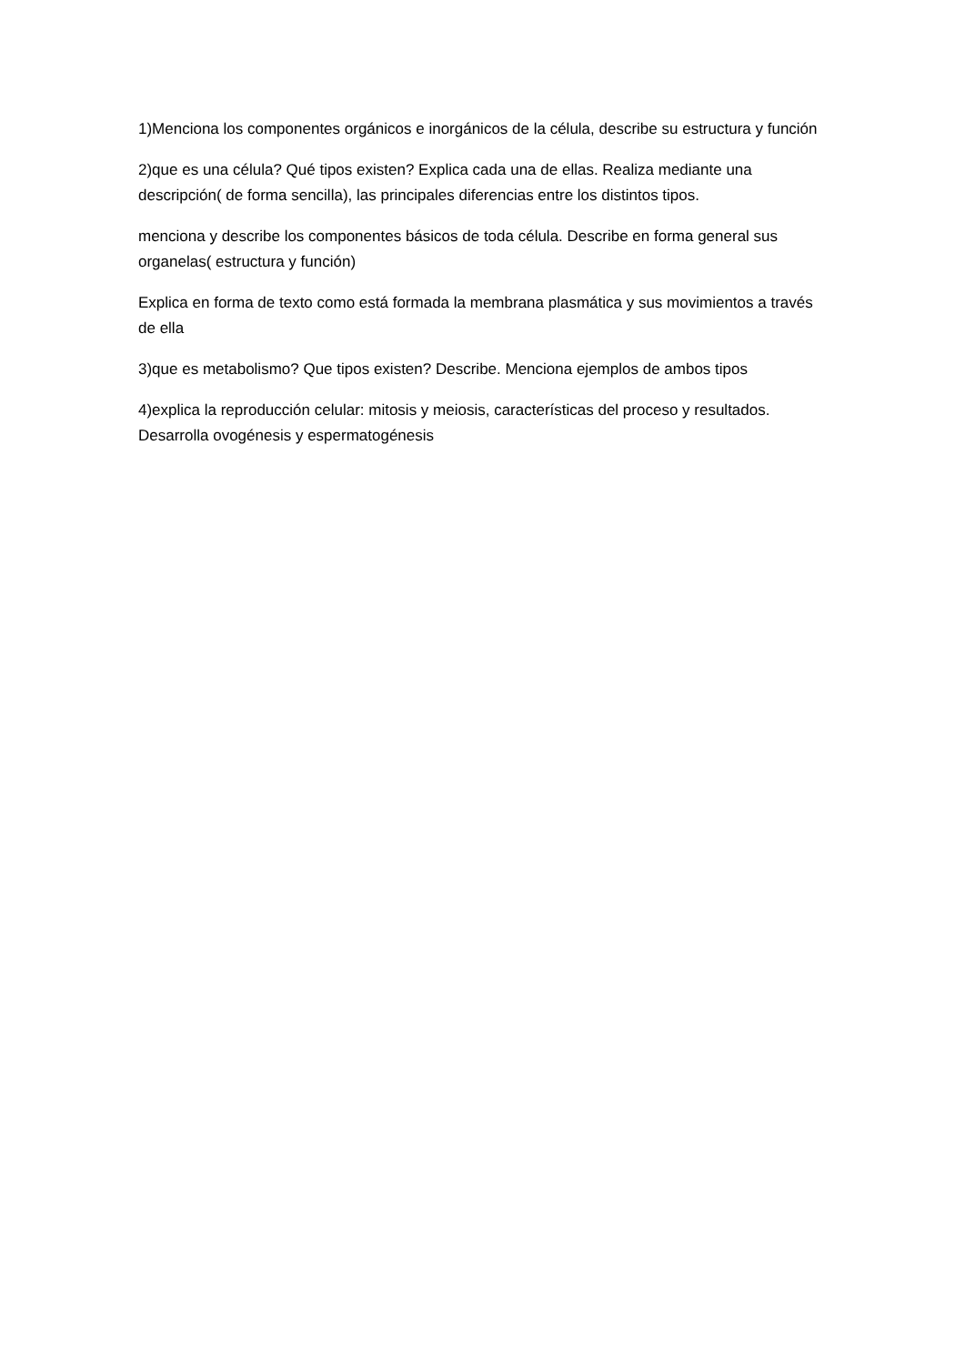1)Menciona los componentes orgánicos e inorgánicos de la célula, describe su estructura y función
2)que es una célula? Qué tipos existen? Explica cada una de ellas. Realiza mediante una descripción( de forma sencilla), las principales diferencias entre los distintos tipos.
menciona y describe los componentes básicos de toda célula. Describe en forma general sus organelas( estructura y función)
Explica en forma de texto como está formada la membrana plasmática y sus movimientos a través de ella
3)que es metabolismo? Que tipos existen? Describe. Menciona ejemplos de ambos tipos
4)explica la reproducción celular: mitosis y meiosis, características del proceso y resultados. Desarrolla ovogénesis y espermatogénesis